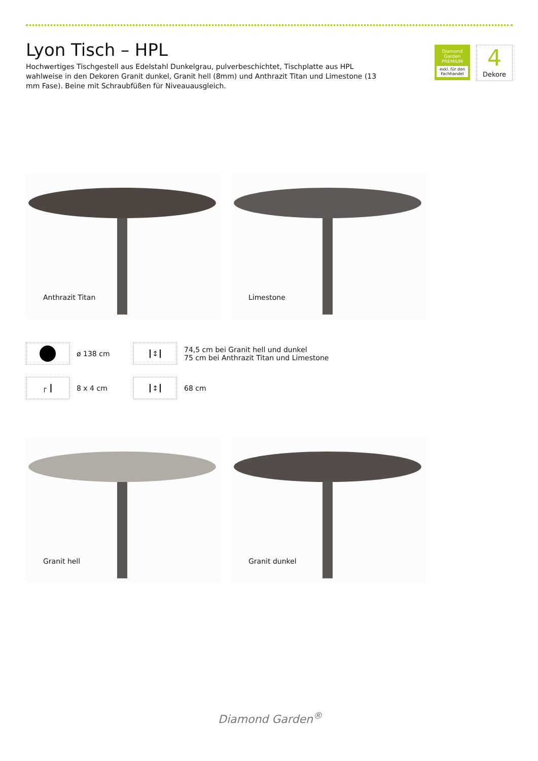Lyon Tisch – HPL
Hochwertiges Tischgestell aus Edelstahl Dunkelgrau, pulverbeschichtet, Tischplatte aus HPL wahlweise in den Dekoren Granit dunkel, Granit hell (8mm) und Anthrazit Titan und Limestone (13 mm Fase). Beine mit Schraubfüßen für Niveauausgleich.
Diamond Garden
PREMIUM
exkl. für den Fachhandel
4
Dekore
Anthrazit Titan
Limestone
ø 138 cm
┃↕┃
74,5 cm bei Granit hell und dunkel
75 cm bei Anthrazit Titan und Limestone
┌ ┃
8 x 4 cm
┃↕┃
68 cm
Granit hell
Granit dunkel
Diamond Garden<sup>®</sup>